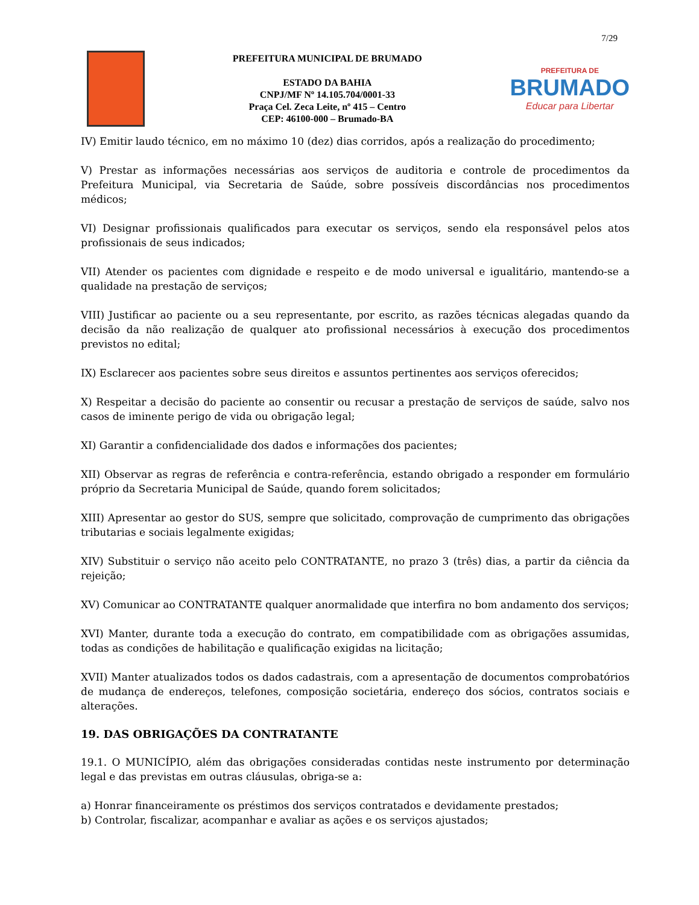7/29
PREFEITURA MUNICIPAL DE BRUMADO
ESTADO DA BAHIA
CNPJ/MF Nº 14.105.704/0001-33
Praça Cel. Zeca Leite, nº 415 – Centro
CEP: 46100-000 – Brumado-BA
PREFEITURA DE
BRUMADO
Educar para Libertar
IV) Emitir laudo técnico, em no máximo 10 (dez) dias corridos, após a realização do procedimento;
V) Prestar as informações necessárias aos serviços de auditoria e controle de procedimentos da Prefeitura Municipal, via Secretaria de Saúde, sobre possíveis discordâncias nos procedimentos médicos;
VI) Designar profissionais qualificados para executar os serviços, sendo ela responsável pelos atos profissionais de seus indicados;
VII) Atender os pacientes com dignidade e respeito e de modo universal e igualitário, mantendo-se a qualidade na prestação de serviços;
VIII) Justificar ao paciente ou a seu representante, por escrito, as razões técnicas alegadas quando da decisão da não realização de qualquer ato profissional necessários à execução dos procedimentos previstos no edital;
IX) Esclarecer aos pacientes sobre seus direitos e assuntos pertinentes aos serviços oferecidos;
X) Respeitar a decisão do paciente ao consentir ou recusar a prestação de serviços de saúde, salvo nos casos de iminente perigo de vida ou obrigação legal;
XI) Garantir a confidencialidade dos dados e informações dos pacientes;
XII) Observar as regras de referência e contra-referência, estando obrigado a responder em formulário próprio da Secretaria Municipal de Saúde, quando forem solicitados;
XIII) Apresentar ao gestor do SUS, sempre que solicitado, comprovação de cumprimento das obrigações tributarias e sociais legalmente exigidas;
XIV) Substituir o serviço não aceito pelo CONTRATANTE, no prazo 3 (três) dias, a partir da ciência da rejeição;
XV) Comunicar ao CONTRATANTE qualquer anormalidade que interfira no bom andamento dos serviços;
XVI) Manter, durante toda a execução do contrato, em compatibilidade com as obrigações assumidas, todas as condições de habilitação e qualificação exigidas na licitação;
XVII) Manter atualizados todos os dados cadastrais, com a apresentação de documentos comprobatórios de mudança de endereços, telefones, composição societária, endereço dos sócios, contratos sociais e alterações.
19. DAS OBRIGAÇÕES DA CONTRATANTE
19.1. O MUNICÍPIO, além das obrigações consideradas contidas neste instrumento por determinação legal e das previstas em outras cláusulas, obriga-se a:
a) Honrar financeiramente os préstimos dos serviços contratados e devidamente prestados;
b) Controlar, fiscalizar, acompanhar e avaliar as ações e os serviços ajustados;